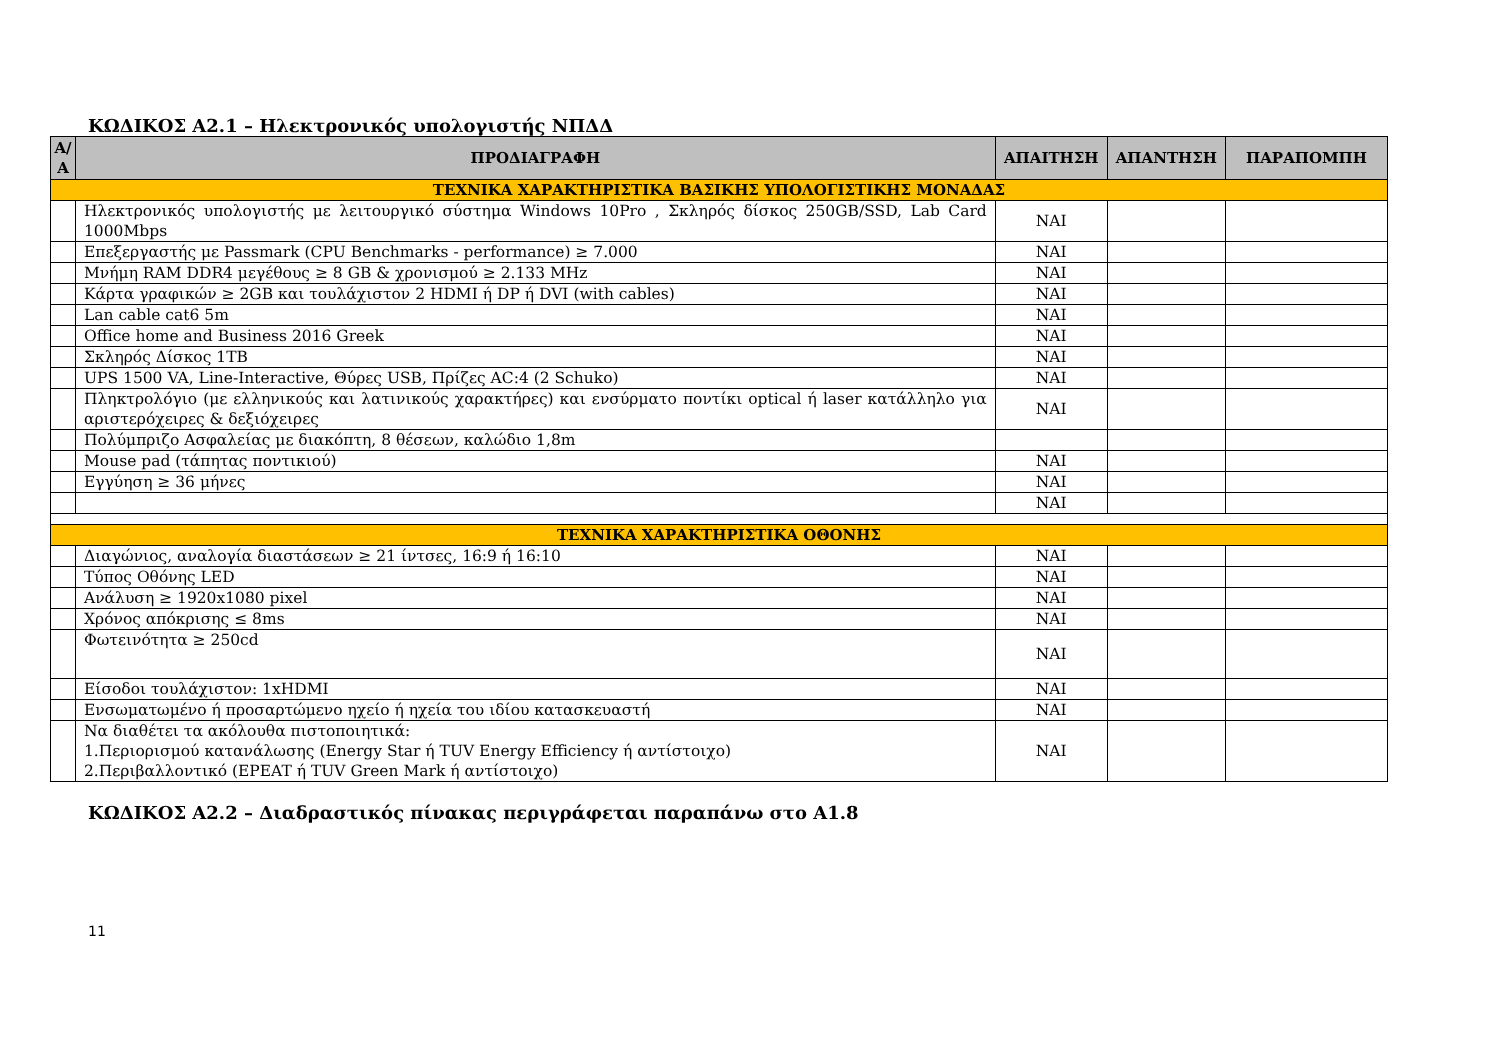ΚΩΔΙΚΟΣ Α2.1 – Ηλεκτρονικός υπολογιστής ΝΠΔΔ
| Α/Α | ΠΡΟΔΙΑΓΡΑΦΗ | ΑΠΑΙΤΗΣΗ | ΑΠΑΝΤΗΣΗ | ΠΑΡΑΠΟΜΠΗ |
| --- | --- | --- | --- | --- |
| ΤΕΧΝΙΚΑ ΧΑΡΑΚΤΗΡΙΣΤΙΚΑ ΒΑΣΙΚΗΣ ΥΠΟΛΟΓΙΣΤΙΚΗΣ ΜΟΝΑΔΑΣ | | | | |
| | Ηλεκτρονικός υπολογιστής με λειτουργικό σύστημα Windows 10Pro , Σκληρός δίσκος 250GB/SSD, Lab Card 1000Mbps | ΝΑΙ | | |
| | Επεξεργαστής με Passmark (CPU Benchmarks - performance) ≥ 7.000 | ΝΑΙ | | |
| | Μνήμη RAM DDR4 μεγέθους ≥ 8 GB & χρονισμού ≥ 2.133 MHz | ΝΑΙ | | |
| | Κάρτα γραφικών ≥ 2GB και τουλάχιστον 2 HDMI ή DP ή DVI (with cables) | ΝΑΙ | | |
| | Lan cable cat6 5m | ΝΑΙ | | |
| | Office home and Business 2016 Greek | ΝΑΙ | | |
| | Σκληρός Δίσκος 1TB | ΝΑΙ | | |
| | UPS 1500 VA, Line-Interactive, Θύρες USB, Πρίζες AC:4 (2 Schuko) | ΝΑΙ | | |
| | Πληκτρολόγιο (με ελληνικούς και λατινικούς χαρακτήρες) και ενσύρματο ποντίκι optical ή laser κατάλληλο για αριστερόχειρες & δεξιόχειρες | ΝΑΙ | | |
| | Πολύμπριζο Ασφαλείας με διακόπτη, 8 θέσεων, καλώδιο 1,8m | | | |
| | Mouse pad (τάπητας ποντικιού) | ΝΑΙ | | |
| | Εγγύηση ≥ 36 μήνες | ΝΑΙ | | |
| | | ΝΑΙ | | |
| ΤΕΧΝΙΚΑ ΧΑΡΑΚΤΗΡΙΣΤΙΚΑ ΟΘΟΝΗΣ | | | | |
| | Διαγώνιος, αναλογία διαστάσεων ≥ 21 ίντσες, 16:9 ή 16:10 | ΝΑΙ | | |
| | Τύπος Οθόνης LED | ΝΑΙ | | |
| | Ανάλυση ≥ 1920x1080 pixel | ΝΑΙ | | |
| | Χρόνος απόκρισης ≤ 8ms | ΝΑΙ | | |
| | Φωτεινότητα ≥ 250cd | ΝΑΙ | | |
| | Είσοδοι τουλάχιστον: 1xHDMI | ΝΑΙ | | |
| | Ενσωματωμένο ή προσαρτώμενο ηχείο ή ηχεία του ιδίου κατασκευαστή | ΝΑΙ | | |
| | Να διαθέτει τα ακόλουθα πιστοποιητικά: 1.Περιορισμού κατανάλωσης (Energy Star ή TUV Energy Efficiency ή αντίστοιχο) 2.Περιβαλλοντικό (EPEAT ή TUV Green Mark ή αντίστοιχο) | ΝΑΙ | | |
ΚΩΔΙΚΟΣ Α2.2 – Διαδραστικός πίνακας περιγράφεται παραπάνω στο Α1.8
11